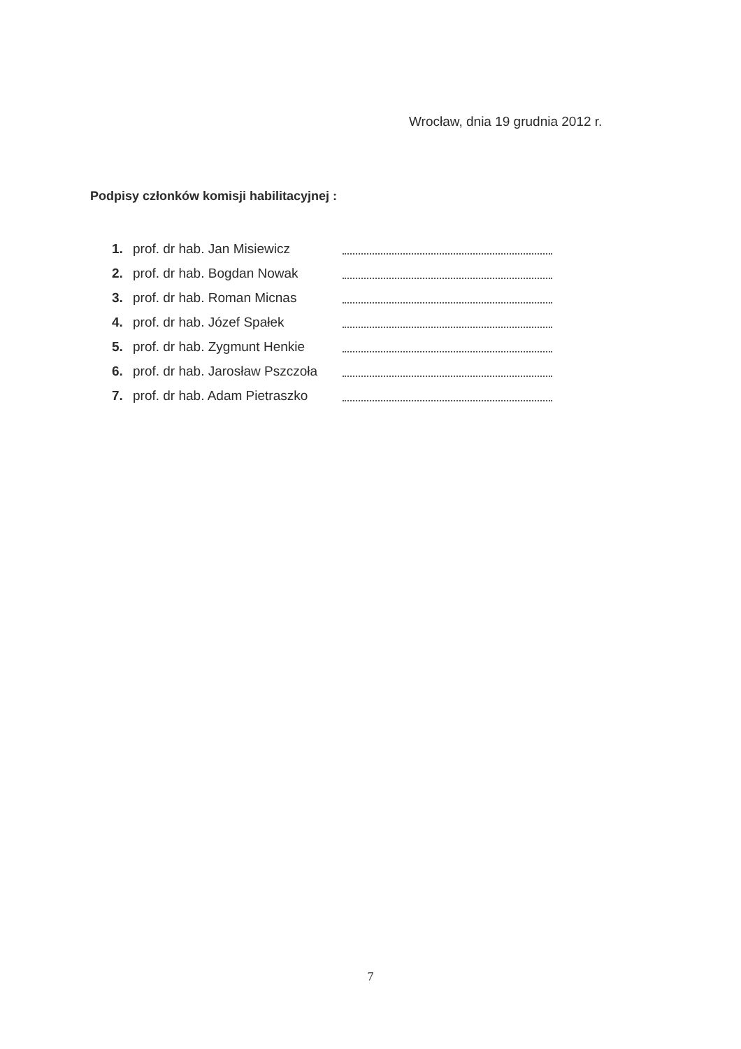Wrocław, dnia 19 grudnia 2012 r.
Podpisy członków komisji habilitacyjnej :
1. prof. dr hab. Jan Misiewicz
2. prof. dr hab. Bogdan Nowak
3. prof. dr hab. Roman Micnas
4. prof. dr hab. Józef Spałek
5. prof. dr hab. Zygmunt Henkie
6. prof. dr hab. Jarosław Pszczoła
7. prof. dr hab. Adam Pietraszko
7